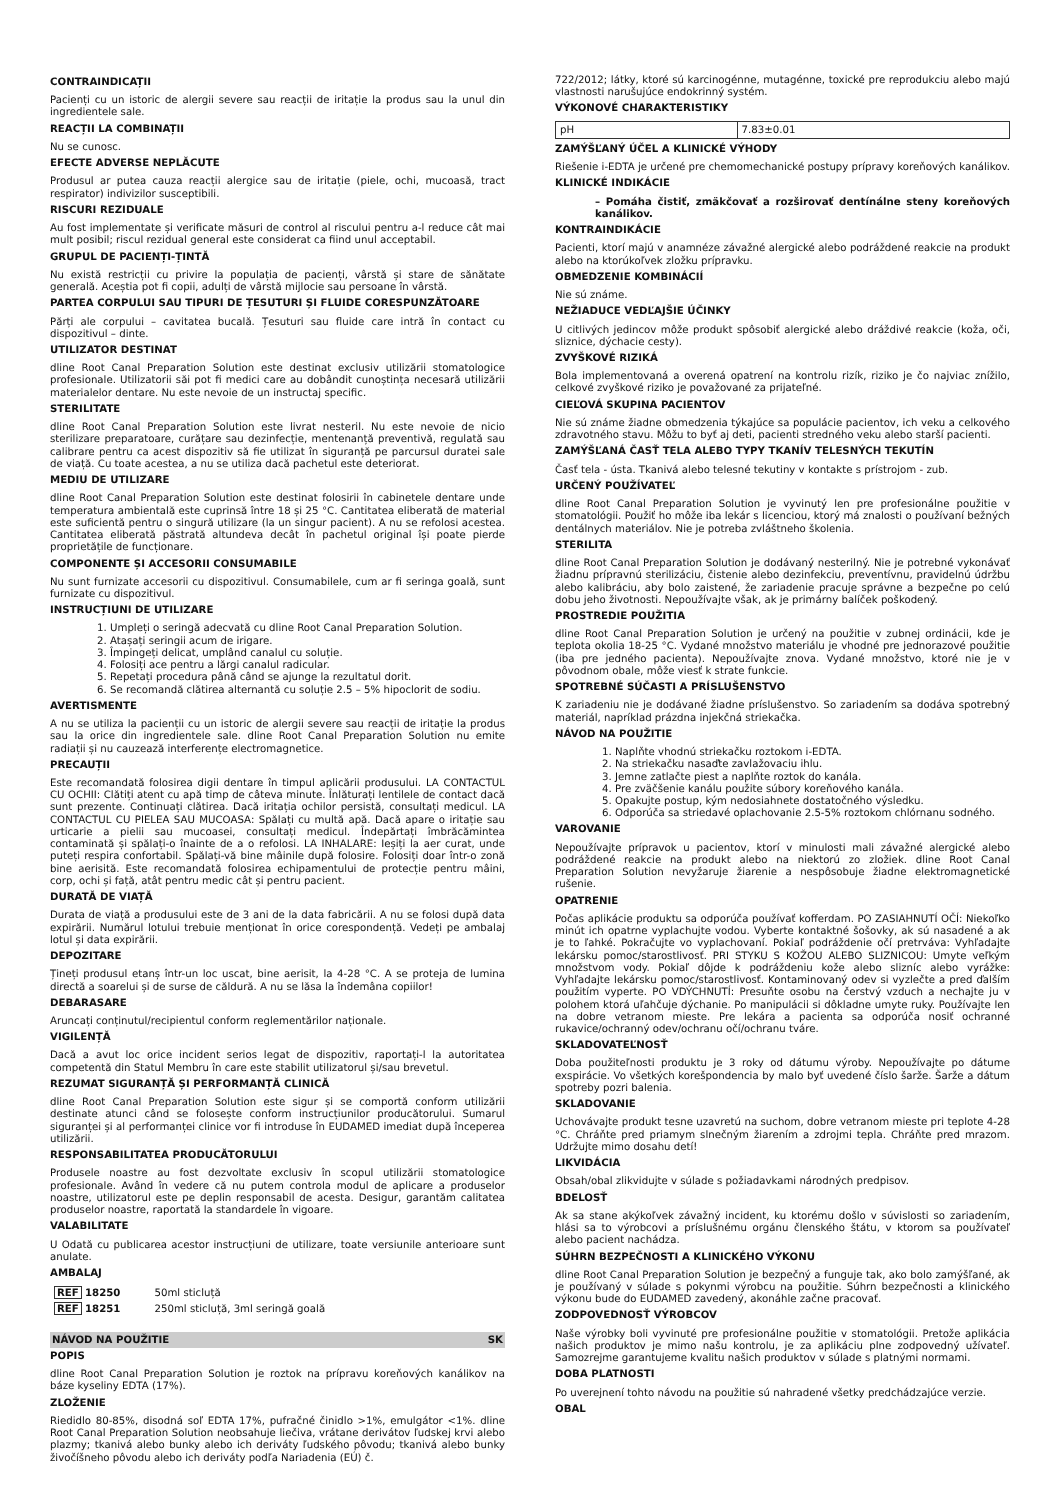CONTRAINDICAȚII
Pacienți cu un istoric de alergii severe sau reacții de iritație la produs sau la unul din ingredientele sale.
REACȚII LA COMBINAȚII
Nu se cunosc.
EFECTE ADVERSE NEPLĂCUTE
Produsul ar putea cauza reacții alergice sau de iritație (piele, ochi, mucoasă, tract respirator) indivizilor susceptibili.
RISCURI REZIDUALE
Au fost implementate și verificate măsuri de control al riscului pentru a-l reduce cât mai mult posibil; riscul rezidual general este considerat ca fiind unul acceptabil.
GRUPUL DE PACIENȚI-ȚINTĂ
Nu există restricții cu privire la populația de pacienți, vârstă și stare de sănătate generală. Aceștia pot fi copii, adulți de vârstă mijlocie sau persoane în vârstă.
PARTEA CORPULUI SAU TIPURI DE ȚESUTURI ȘI FLUIDE CORESPUNZĂTOARE
Părți ale corpului – cavitatea bucală. Țesuturi sau fluide care intră în contact cu dispozitivul – dinte.
UTILIZATOR DESTINAT
dline Root Canal Preparation Solution este destinat exclusiv utilizării stomatologice profesionale. Utilizatorii săi pot fi medici care au dobândit cunoștința necesară utilizării materialelor dentare. Nu este nevoie de un instructaj specific.
STERILITATE
dline Root Canal Preparation Solution este livrat nesteril. Nu este nevoie de nicio sterilizare preparatoare, curățare sau dezinfecție, mentenanță preventivă, regulată sau calibrare pentru ca acest dispozitiv să fie utilizat în siguranță pe parcursul duratei sale de viață. Cu toate acestea, a nu se utiliza dacă pachetul este deteriorat.
MEDIU DE UTILIZARE
dline Root Canal Preparation Solution este destinat folosirii în cabinetele dentare unde temperatura ambientală este cuprinsă între 18 și 25 °C. Cantitatea eliberată de material este suficientă pentru o singură utilizare (la un singur pacient). A nu se refolosi acestea. Cantitatea eliberată păstrată altundeva decât în pachetul original își poate pierde proprietățile de funcționare.
COMPONENTE ȘI ACCESORII CONSUMABILE
Nu sunt furnizate accesorii cu dispozitivul. Consumabilele, cum ar fi seringa goală, sunt furnizate cu dispozitivul.
INSTRUCȚIUNI DE UTILIZARE
1. Umpleți o seringă adecvată cu dline Root Canal Preparation Solution.
2. Atașați seringii acum de irigare.
3. Împingeți delicat, umplând canalul cu soluție.
4. Folosiți ace pentru a lărgi canalul radicular.
5. Repetați procedura până când se ajunge la rezultatul dorit.
6. Se recomandă clătirea alternantă cu soluție 2.5 – 5% hipoclorit de sodiu.
AVERTISMENTE
A nu se utiliza la pacienții cu un istoric de alergii severe sau reacții de iritație la produs sau la orice din ingredientele sale. dline Root Canal Preparation Solution nu emite radiații și nu cauzează interferențe electromagnetice.
PRECAUȚII
Este recomandată folosirea digii dentare în timpul aplicării produsului. LA CONTACTUL CU OCHII: Clătiți atent cu apă timp de câteva minute. Înlăturați lentilele de contact dacă sunt prezente. Continuați clătirea. Dacă iritația ochilor persistă, consultați medicul. LA CONTACTUL CU PIELEA SAU MUCOASA: Spălați cu multă apă. Dacă apare o iritație sau urticarie a pielii sau mucoasei, consultați medicul. Îndepărtați îmbrăcămintea contaminată și spălați-o înainte de a o refolosi. LA INHALARE: Ieșiți la aer curat, unde puteți respira confortabil. Spălați-vă bine mâinile după folosire. Folosiți doar într-o zonă bine aerisită. Este recomandată folosirea echipamentului de protecție pentru mâini, corp, ochi și față, atât pentru medic cât și pentru pacient.
DURATĂ DE VIAȚĂ
Durata de viață a produsului este de 3 ani de la data fabricării. A nu se folosi după data expirării. Numărul lotului trebuie menționat în orice corespondență. Vedeți pe ambalaj lotul și data expirării.
DEPOZITARE
Țineți produsul etanș într-un loc uscat, bine aerisit, la 4-28 °C. A se proteja de lumina directă a soarelui și de surse de căldură. A nu se lăsa la îndemâna copiilor!
DEBARASARE
Aruncați conținutul/recipientul conform reglementărilor naționale.
VIGILENȚĂ
Dacă a avut loc orice incident serios legat de dispozitiv, raportați-l la autoritatea competentă din Statul Membru în care este stabilit utilizatorul și/sau brevetul.
REZUMAT SIGURANȚĂ ȘI PERFORMANȚĂ CLINICĂ
dline Root Canal Preparation Solution este sigur și se comportă conform utilizării destinate atunci când se folosește conform instrucțiunilor producătorului. Sumarul siguranței și al performanței clinice vor fi introduse în EUDAMED imediat după începerea utilizării.
RESPONSABILITATEA PRODUCĂTORULUI
Produsele noastre au fost dezvoltate exclusiv în scopul utilizării stomatologice profesionale. Având în vedere că nu putem controla modul de aplicare a produselor noastre, utilizatorul este pe deplin responsabil de acesta. Desigur, garantăm calitatea produselor noastre, raportată la standardele în vigoare.
VALABILITATE
U Odată cu publicarea acestor instrucțiuni de utilizare, toate versiunile anterioare sunt anulate.
AMBALAJ
| REF 18250 | 50ml sticluță |
| REF 18251 | 250ml sticluță, 3ml seringă goală |
NÁVOD NA POUŽITIE SK
POPIS
dline Root Canal Preparation Solution je roztok na prípravu koreňových kanálikov na báze kyseliny EDTA (17%).
ZLOŽENIE
Riedidlo 80-85%, disodná soľ EDTA 17%, pufračné činidlo >1%, emulgátor <1%. dline Root Canal Preparation Solution neobsahuje liečiva, vrátane derivátov ľudskej krvi alebo plazmy; tkanivá alebo bunky alebo ich deriváty ľudského pôvodu; tkanivá alebo bunky živočíšneho pôvodu alebo ich deriváty podľa Nariadenia (EÚ) č.
722/2012; látky, ktoré sú karcinogénne, mutagénne, toxické pre reprodukciu alebo majú vlastnosti narušujúce endokrinný systém.
VÝKONOVÉ CHARAKTERISTIKY
| pH | 7.83±0.01 |
ZAMÝŠĽANÝ ÚČEL A KLINICKÉ VÝHODY
Riešenie i-EDTA je určené pre chemomechanické postupy prípravy koreňových kanálikov.
KLINICKÉ INDIKÁCIE
– Pomáha čistiť, zmäkčovať a rozširovať dentínálne steny koreňových kanálikov.
KONTRAINDIKÁCIE
Pacienti, ktorí majú v anamnéze závažné alergické alebo podráždené reakcie na produkt alebo na ktorúkoľvek zložku prípravku.
OBMEDZENIE KOMBINÁCIÍ
Nie sú známe.
NEŽIADUCE VEDĽAJŠIE ÚČINKY
U citlivých jedincov môže produkt spôsobiť alergické alebo dráždivé reakcie (koža, oči, sliznice, dýchacie cesty).
ZVYŠKOVÉ RIZIKÁ
Bola implementovaná a overená opatrení na kontrolu rizík, riziko je čo najviac znížilo, celkové zvyškové riziko je považované za prijateľné.
CIEĽOVÁ SKUPINA PACIENTOV
Nie sú známe žiadne obmedzenia týkajúce sa populácie pacientov, ich veku a celkového zdravotného stavu. Môžu to byť aj deti, pacienti stredného veku alebo starší pacienti.
ZAMÝŠĽANÁ ČASŤ TELA ALEBO TYPY TKANÍV TELESNÝCH TEKUTÍN
Časť tela - ústa. Tkanivá alebo telesné tekutiny v kontakte s prístrojom - zub.
URČENÝ POUŽÍVATEĽ
dline Root Canal Preparation Solution je vyvinutý len pre profesionálne použitie v stomatológii. Použiť ho môže iba lekár s licenciou, ktorý má znalosti o používaní bežných dentálnych materiálov. Nie je potreba zvláštneho školenia.
STERILITA
dline Root Canal Preparation Solution je dodávaný nesterilný. Nie je potrebné vykonávať žiadnu prípravnú sterilizáciu, čistenie alebo dezinfekciu, preventívnu, pravidelnú údržbu alebo kalibráciu, aby bolo zaistené, že zariadenie pracuje správne a bezpečne po celú dobu jeho životnosti. Nepoužívajte však, ak je primárny balíček poškodený.
PROSTREDIE POUŽITIA
dline Root Canal Preparation Solution je určený na použitie v zubnej ordinácii, kde je teplota okolia 18-25 °C. Vydané množstvo materiálu je vhodné pre jednorazové použitie (iba pre jedného pacienta). Nepoužívajte znova. Vydané množstvo, ktoré nie je v pôvodnom obale, môže viesť k strate funkcie.
SPOTREBNÉ SÚČASTI A PRÍSLUŠENSTVO
K zariadeniu nie je dodávané žiadne príslušenstvo. So zariadením sa dodáva spotrebný materiál, napríklad prázdna injekčná striekačka.
NÁVOD NA POUŽITIE
1. Naplňte vhodnú striekačku roztokom i-EDTA.
2. Na striekačku nasaďte zavlažovaciu ihlu.
3. Jemne zatlačte piest a naplňte roztok do kanála.
4. Pre zväčšenie kanálu použite súbory koreňového kanála.
5. Opakujte postup, kým nedosiahnete dostatočného výsledku.
6. Odporúča sa striedavé oplachovanie 2.5-5% roztokom chlórnanu sodného.
VAROVANIE
Nepoužívajte prípravok u pacientov, ktorí v minulosti mali závažné alergické alebo podráždené reakcie na produkt alebo na niektorú zo zložiek. dline Root Canal Preparation Solution nevyžaruje žiarenie a nespôsobuje žiadne elektromagnetické rušenie.
OPATRENIE
Počas aplikácie produktu sa odporúča používať kofferdam. PO ZASIAHNUTÍ OČÍ: Niekoľko minút ich opatrne vyplachujte vodou. Vyberte kontaktné šošovky, ak sú nasadené a ak je to ľahké. Pokračujte vo vyplachovaní. Pokiaľ podráždenie očí pretrváva: Vyhľadajte lekársku pomoc/starostlivosť. PRI STYKU S KOŽOU ALEBO SLIZNICOU: Umyte veľkým množstvom vody. Pokiaľ dôjde k podráždeniu kože alebo slizníc alebo vyrážke: Vyhľadajte lekársku pomoc/starostlivosť. Kontaminovaný odev si vyzlečte a pred ďalším použitím vyperte. PO VDÝCHNUTÍ: Presuňte osobu na čerstvý vzduch a nechajte ju v polohem ktorá uľahčuje dýchanie. Po manipulácii si dôkladne umyte ruky. Používajte len na dobre vetranom mieste. Pre lekára a pacienta sa odporúča nosiť ochranné rukavice/ochranný odev/ochranu očí/ochranu tváre.
SKLADOVATEĽNOSŤ
Doba použiteľnosti produktu je 3 roky od dátumu výroby. Nepoužívajte po dátume exspirácie. Vo všetkých korešpondencia by malo byť uvedené číslo šarže. Šarže a dátum spotreby pozri balenia.
SKLADOVANIE
Uchovávajte produkt tesne uzavretú na suchom, dobre vetranom mieste pri teplote 4-28 °C. Chráňte pred priamym slnečným žiarením a zdrojmi tepla. Chráňte pred mrazom. Udržujte mimo dosahu detí!
LIKVIDÁCIA
Obsah/obal zlikvidujte v súlade s požiadavkami národných predpisov.
BDELOSŤ
Ak sa stane akýkoľvek závažný incident, ku ktorému došlo v súvislosti so zariadením, hlási sa to výrobcovi a príslušnému orgánu členského štátu, v ktorom sa používateľ alebo pacient nachádza.
SÚHRN BEZPEČNOSTI A KLINICKÉHO VÝKONU
dline Root Canal Preparation Solution je bezpečný a funguje tak, ako bolo zamýšľané, ak je používaný v súlade s pokynmi výrobcu na použitie. Súhrn bezpečnosti a klinického výkonu bude do EUDAMED zavedený, akonáhle začne pracovať.
ZODPOVEDNOSŤ VÝROBCOV
Naše výrobky boli vyvinuté pre profesionálne použitie v stomatológii. Pretože aplikácia našich produktov je mimo našu kontrolu, je za aplikáciu plne zodpovedný užívateľ. Samozrejme garantujeme kvalitu našich produktov v súlade s platnými normami.
DOBA PLATNOSTI
Po uverejnení tohto návodu na použitie sú nahradené všetky predchádzajúce verzie.
OBAL